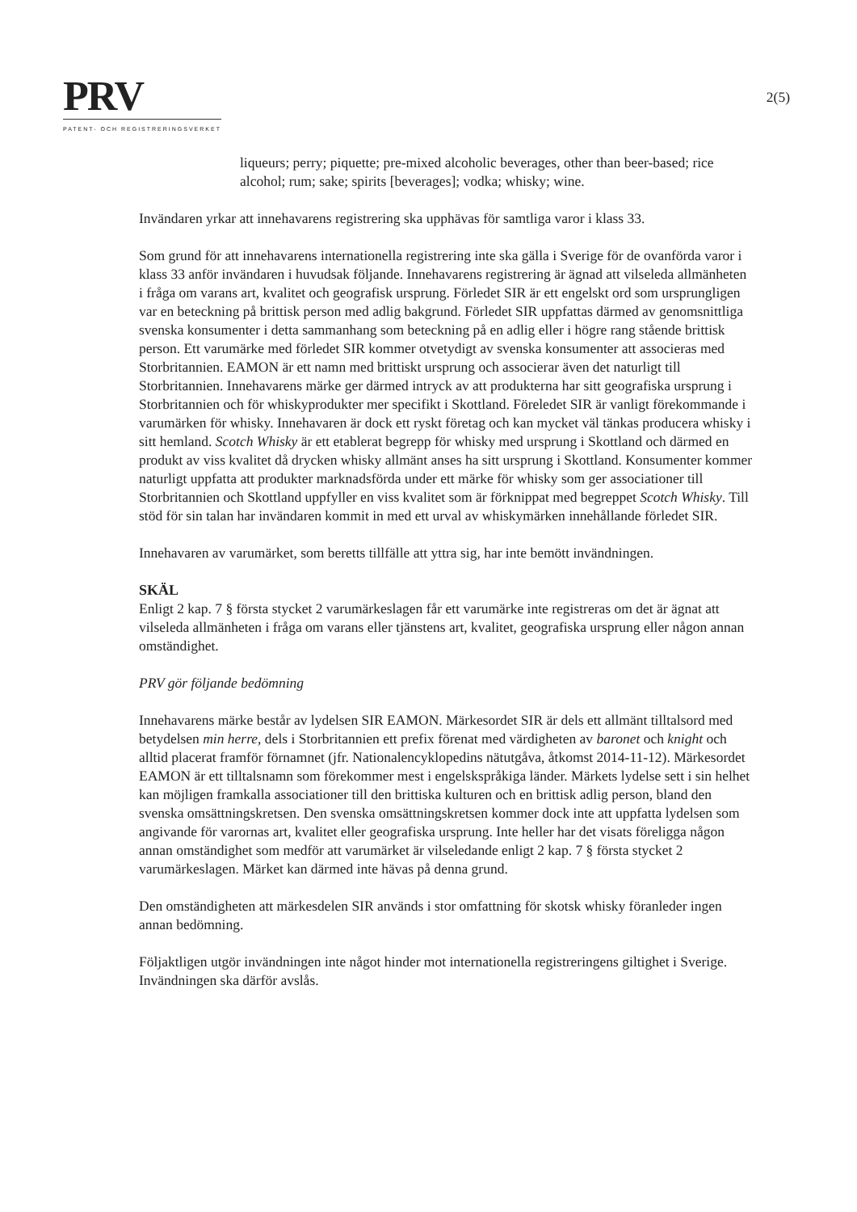PRV
PATENT- OCH REGISTRERINGSVERKET
2(5)
liqueurs; perry; piquette; pre-mixed alcoholic beverages, other than beer-based; rice alcohol; rum; sake; spirits [beverages]; vodka; whisky; wine.
Invändaren yrkar att innehavarens registrering ska upphävas för samtliga varor i klass 33.
Som grund för att innehavarens internationella registrering inte ska gälla i Sverige för de ovanförda varor i klass 33 anför invändaren i huvudsak följande. Innehavarens registrering är ägnad att vilseleda allmänheten i fråga om varans art, kvalitet och geografisk ursprung. Förledet SIR är ett engelskt ord som ursprungligen var en beteckning på brittisk person med adlig bakgrund. Förledet SIR uppfattas därmed av genomsnittliga svenska konsumenter i detta sammanhang som beteckning på en adlig eller i högre rang stående brittisk person. Ett varumärke med förledet SIR kommer otvetydigt av svenska konsumenter att associeras med Storbritannien. EAMON är ett namn med brittiskt ursprung och associerar även det naturligt till Storbritannien. Innehavarens märke ger därmed intryck av att produkterna har sitt geografiska ursprung i Storbritannien och för whiskyprodukter mer specifikt i Skottland. Föreledet SIR är vanligt förekommande i varumärken för whisky. Innehavaren är dock ett ryskt företag och kan mycket väl tänkas producera whisky i sitt hemland. Scotch Whisky är ett etablerat begrepp för whisky med ursprung i Skottland och därmed en produkt av viss kvalitet då drycken whisky allmänt anses ha sitt ursprung i Skottland. Konsumenter kommer naturligt uppfatta att produkter marknadsförda under ett märke för whisky som ger associationer till Storbritannien och Skottland uppfyller en viss kvalitet som är förknippat med begreppet Scotch Whisky. Till stöd för sin talan har invändaren kommit in med ett urval av whiskymärken innehållande förledet SIR.
Innehavaren av varumärket, som beretts tillfälle att yttra sig, har inte bemött invändningen.
SKÄL
Enligt 2 kap. 7 § första stycket 2 varumärkeslagen får ett varumärke inte registreras om det är ägnat att vilseleda allmänheten i fråga om varans eller tjänstens art, kvalitet, geografiska ursprung eller någon annan omständighet.
PRV gör följande bedömning
Innehavarens märke består av lydelsen SIR EAMON. Märkesordet SIR är dels ett allmänt tilltalsord med betydelsen min herre, dels i Storbritannien ett prefix förenat med värdigheten av baronet och knight och alltid placerat framför förnamnet (jfr. Nationalencyklopedins nätutgåva, åtkomst 2014-11-12). Märkesordet EAMON är ett tilltalsnamn som förekommer mest i engelskspråkiga länder. Märkets lydelse sett i sin helhet kan möjligen framkalla associationer till den brittiska kulturen och en brittisk adlig person, bland den svenska omsättningskretsen. Den svenska omsättningskretsen kommer dock inte att uppfatta lydelsen som angivande för varornas art, kvalitet eller geografiska ursprung. Inte heller har det visats föreligga någon annan omständighet som medför att varumärket är vilseledande enligt 2 kap. 7 § första stycket 2 varumärkeslagen. Märket kan därmed inte hävas på denna grund.
Den omständigheten att märkesdelen SIR används i stor omfattning för skotsk whisky föranleder ingen annan bedömning.
Följaktligen utgör invändningen inte något hinder mot internationella registreringens giltighet i Sverige. Invändningen ska därför avslås.